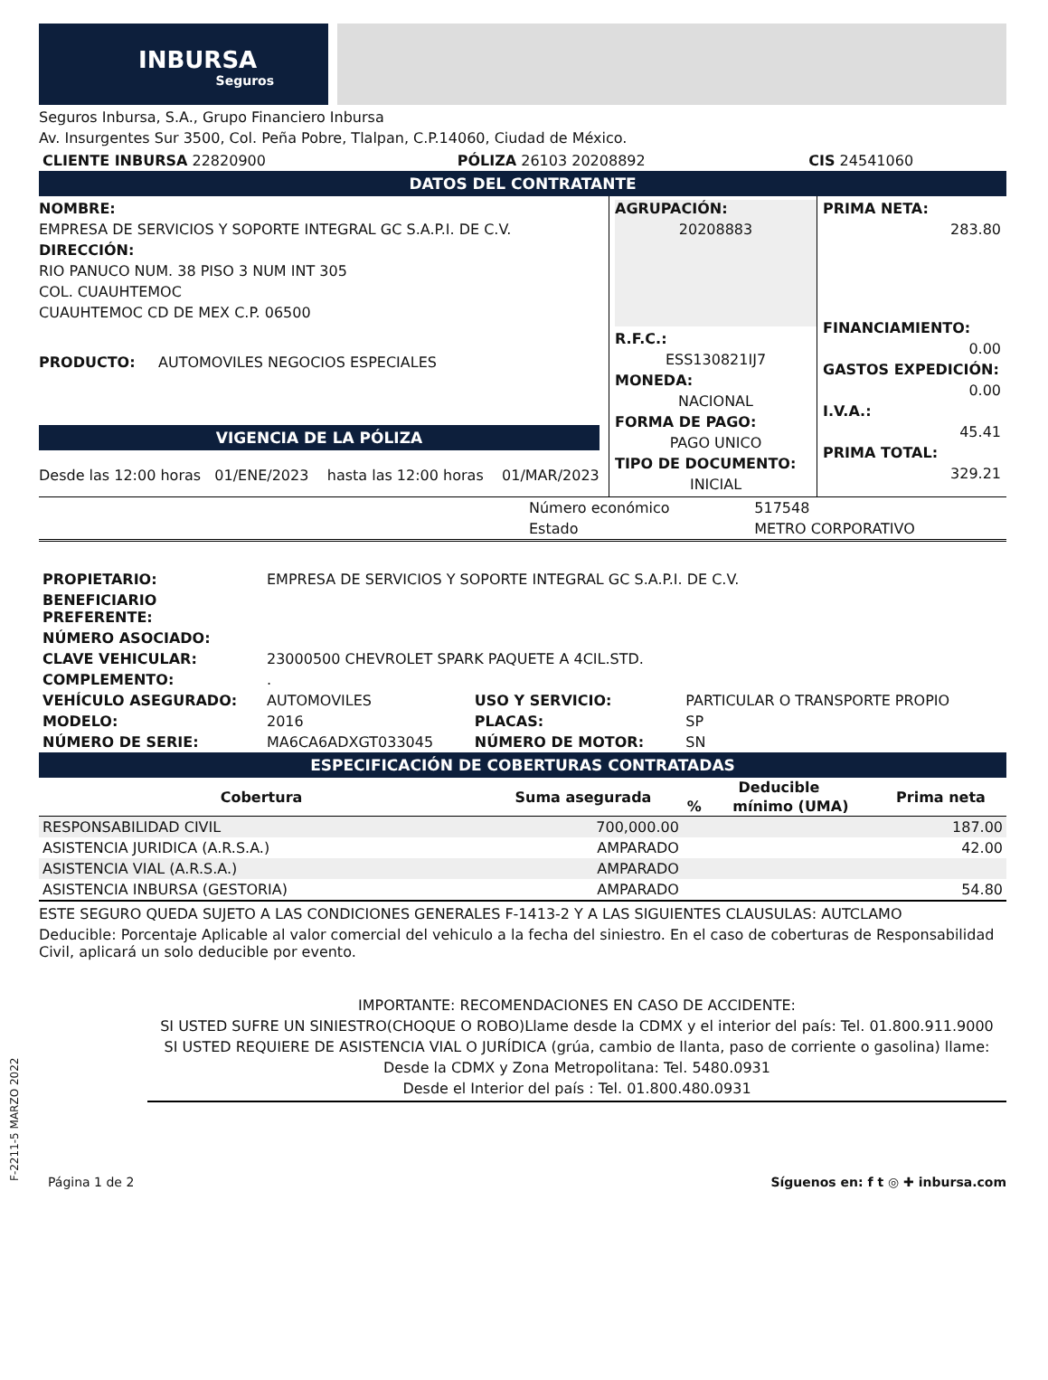INBURSA
Seguros
Seguros Inbursa, S.A., Grupo Financiero Inbursa
Av. Insurgentes Sur 3500, Col. Peña Pobre, Tlalpan, C.P.14060, Ciudad de México.
| CLIENTE INBURSA 22820900 | PÓLIZA 26103 20208892 | CIS 24541060 |
DATOS DEL CONTRATANTE
NOMBRE:
EMPRESA DE SERVICIOS Y SOPORTE INTEGRAL GC S.A.P.I. DE C.V.
DIRECCIÓN:
RIO PANUCO NUM. 38 PISO 3 NUM INT 305
COL. CUAUHTEMOC
CUAUHTEMOC CD DE MEX C.P. 06500
PRODUCTO: AUTOMOVILES NEGOCIOS ESPECIALES
VIGENCIA DE LA PÓLIZA
Desde las 12:00 horas 01/ENE/2023 hasta las 12:00 horas 01/MAR/2023
AGRUPACIÓN:
20208883
R.F.C.:
ESS130821IJ7
MONEDA:
NACIONAL
FORMA DE PAGO:
PAGO UNICO
TIPO DE DOCUMENTO:
INICIAL
PRIMA NETA:
283.80
FINANCIAMIENTO:
0.00
GASTOS EXPEDICIÓN:
0.00
I.V.A.:
45.41
PRIMA TOTAL:
329.21
| | Número económico | 517548 |
| | Estado | METRO CORPORATIVO |
| PROPIETARIO: | EMPRESA DE SERVICIOS Y SOPORTE INTEGRAL GC S.A.P.I. DE C.V. | | |
| BENEFICIARIO PREFERENTE: | | | |
| NÚMERO ASOCIADO: | | | |
| CLAVE VEHICULAR: | 23000500 CHEVROLET SPARK PAQUETE A 4CIL.STD. | | |
| COMPLEMENTO: | . | | |
| VEHÍCULO ASEGURADO: | AUTOMOVILES | USO Y SERVICIO: | PARTICULAR O TRANSPORTE PROPIO |
| MODELO: | 2016 | PLACAS: | SP |
| NÚMERO DE SERIE: | MA6CA6ADXGT033045 | NÚMERO DE MOTOR: | SN |
ESPECIFICACIÓN DE COBERTURAS CONTRATADAS
| Cobertura | Suma asegurada | Deducible | | Prima neta |
| --- | --- | --- | --- | --- |
| | | % | mínimo (UMA) | |
| RESPONSABILIDAD CIVIL | 700,000.00 | | | 187.00 |
| ASISTENCIA JURIDICA (A.R.S.A.) | AMPARADO | | | 42.00 |
| ASISTENCIA VIAL (A.R.S.A.) | AMPARADO | | | |
| ASISTENCIA INBURSA (GESTORIA) | AMPARADO | | | 54.80 |
ESTE SEGURO QUEDA SUJETO A LAS CONDICIONES GENERALES F-1413-2 Y A LAS SIGUIENTES CLAUSULAS: AUTCLAMO
Deducible: Porcentaje Aplicable al valor comercial del vehiculo a la fecha del siniestro. En el caso de coberturas de Responsabilidad Civil, aplicará un solo deducible por evento.
IMPORTANTE: RECOMENDACIONES EN CASO DE ACCIDENTE:
SI USTED SUFRE UN SINIESTRO(CHOQUE O ROBO)Llame desde la CDMX y el interior del país: Tel. 01.800.911.9000
SI USTED REQUIERE DE ASISTENCIA VIAL O JURÍDICA (grúa, cambio de llanta, paso de corriente o gasolina) llame:
Desde la CDMX y Zona Metropolitana: Tel. 5480.0931
Desde el Interior del país : Tel. 01.800.480.0931
Página 1 de 2 Síguenos en: f t ◎ ✚ inbursa.com
F-2211-5 MARZO 2022